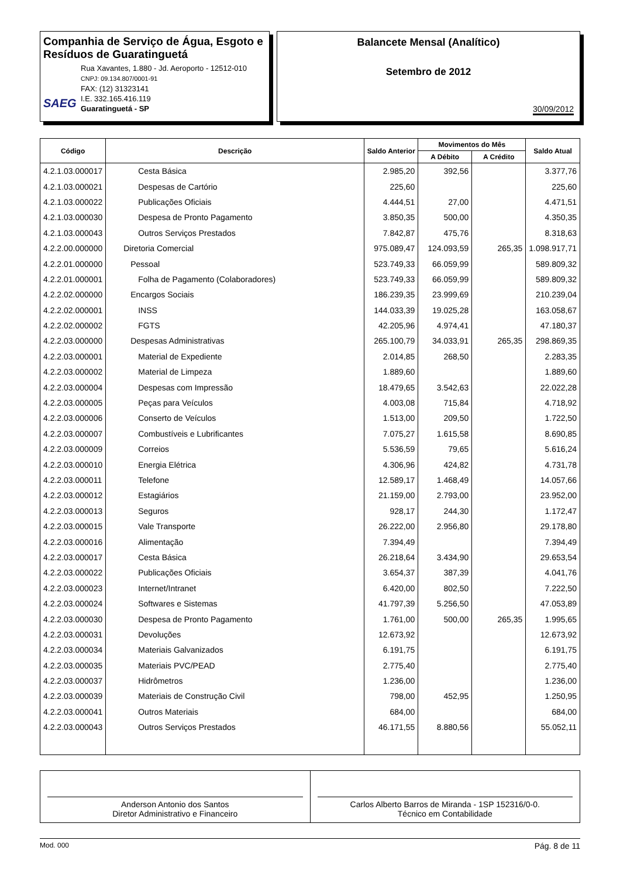Companhia de Serviço de Água, Esgoto e Resíduos de Guaratinguetá
SAEG
Rua Xavantes, 1.880 - Jd. Aeroporto - 12512-010
CNPJ: 09.134.807/0001-91
FAX: (12) 31323141
I.E. 332.165.416.119
Guaratinguetá - SP
Balancete Mensal (Analítico)
Setembro de 2012
30/09/2012
| Código | Descrição | Saldo Anterior | Movimentos do Mês | | Saldo Atual |
| --- | --- | --- | --- | --- | --- |
| | | | A Débito | A Crédito | |
| 4.2.1.03.000017 | Cesta Básica | 2.985,20 | 392,56 | | 3.377,76 |
| 4.2.1.03.000021 | Despesas de Cartório | 225,60 | | | 225,60 |
| 4.2.1.03.000022 | Publicações Oficiais | 4.444,51 | 27,00 | | 4.471,51 |
| 4.2.1.03.000030 | Despesa de Pronto Pagamento | 3.850,35 | 500,00 | | 4.350,35 |
| 4.2.1.03.000043 | Outros Serviços Prestados | 7.842,87 | 475,76 | | 8.318,63 |
| 4.2.2.00.000000 | Diretoria Comercial | 975.089,47 | 124.093,59 | 265,35 | 1.098.917,71 |
| 4.2.2.01.000000 | Pessoal | 523.749,33 | 66.059,99 | | 589.809,32 |
| 4.2.2.01.000001 | Folha de Pagamento (Colaboradores) | 523.749,33 | 66.059,99 | | 589.809,32 |
| 4.2.2.02.000000 | Encargos Sociais | 186.239,35 | 23.999,69 | | 210.239,04 |
| 4.2.2.02.000001 | INSS | 144.033,39 | 19.025,28 | | 163.058,67 |
| 4.2.2.02.000002 | FGTS | 42.205,96 | 4.974,41 | | 47.180,37 |
| 4.2.2.03.000000 | Despesas Administrativas | 265.100,79 | 34.033,91 | 265,35 | 298.869,35 |
| 4.2.2.03.000001 | Material de Expediente | 2.014,85 | 268,50 | | 2.283,35 |
| 4.2.2.03.000002 | Material de Limpeza | 1.889,60 | | | 1.889,60 |
| 4.2.2.03.000004 | Despesas com Impressão | 18.479,65 | 3.542,63 | | 22.022,28 |
| 4.2.2.03.000005 | Peças para Veículos | 4.003,08 | 715,84 | | 4.718,92 |
| 4.2.2.03.000006 | Conserto de Veículos | 1.513,00 | 209,50 | | 1.722,50 |
| 4.2.2.03.000007 | Combustíveis e Lubrificantes | 7.075,27 | 1.615,58 | | 8.690,85 |
| 4.2.2.03.000009 | Correios | 5.536,59 | 79,65 | | 5.616,24 |
| 4.2.2.03.000010 | Energia Elétrica | 4.306,96 | 424,82 | | 4.731,78 |
| 4.2.2.03.000011 | Telefone | 12.589,17 | 1.468,49 | | 14.057,66 |
| 4.2.2.03.000012 | Estagiários | 21.159,00 | 2.793,00 | | 23.952,00 |
| 4.2.2.03.000013 | Seguros | 928,17 | 244,30 | | 1.172,47 |
| 4.2.2.03.000015 | Vale Transporte | 26.222,00 | 2.956,80 | | 29.178,80 |
| 4.2.2.03.000016 | Alimentação | 7.394,49 | | | 7.394,49 |
| 4.2.2.03.000017 | Cesta Básica | 26.218,64 | 3.434,90 | | 29.653,54 |
| 4.2.2.03.000022 | Publicações Oficiais | 3.654,37 | 387,39 | | 4.041,76 |
| 4.2.2.03.000023 | Internet/Intranet | 6.420,00 | 802,50 | | 7.222,50 |
| 4.2.2.03.000024 | Softwares e Sistemas | 41.797,39 | 5.256,50 | | 47.053,89 |
| 4.2.2.03.000030 | Despesa de Pronto Pagamento | 1.761,00 | 500,00 | 265,35 | 1.995,65 |
| 4.2.2.03.000031 | Devoluções | 12.673,92 | | | 12.673,92 |
| 4.2.2.03.000034 | Materiais Galvanizados | 6.191,75 | | | 6.191,75 |
| 4.2.2.03.000035 | Materiais PVC/PEAD | 2.775,40 | | | 2.775,40 |
| 4.2.2.03.000037 | Hidrômetros | 1.236,00 | | | 1.236,00 |
| 4.2.2.03.000039 | Materiais de Construção Civil | 798,00 | 452,95 | | 1.250,95 |
| 4.2.2.03.000041 | Outros Materiais | 684,00 | | | 684,00 |
| 4.2.2.03.000043 | Outros Serviços Prestados | 46.171,55 | 8.880,56 | | 55.052,11 |
Anderson Antonio dos Santos
Diretor Administrativo e Financeiro
Carlos Alberto Barros de Miranda - 1SP 152316/0-0.
Técnico em Contabilidade
Mod. 000 Pág. 8 de 11